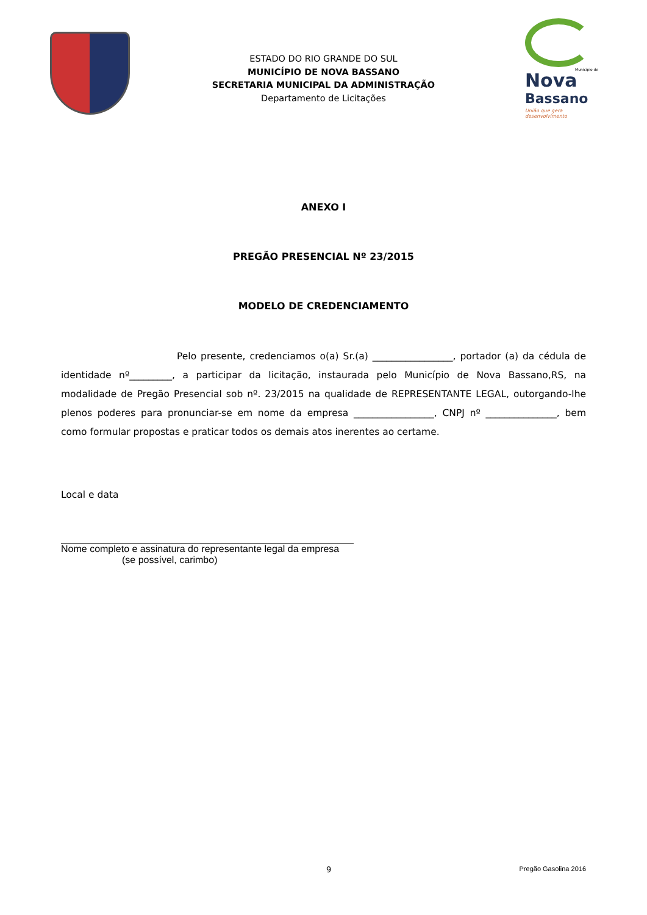ESTADO DO RIO GRANDE DO SUL
MUNICÍPIO DE NOVA BASSANO
SECRETARIA MUNICIPAL DA ADMINISTRAÇÃO
Departamento de Licitações
Município de
Nova
Bassano
União que gera desenvolvimento
ANEXO I
PREGÃO PRESENCIAL Nº 23/2015
MODELO DE CREDENCIAMENTO
Pelo presente, credenciamos o(a) Sr.(a) _________________, portador (a) da cédula de identidade nº_________, a participar da licitação, instaurada pelo Município de Nova Bassano,RS, na modalidade de Pregão Presencial sob nº. 23/2015 na qualidade de REPRESENTANTE LEGAL, outorgando-lhe plenos poderes para pronunciar-se em nome da empresa _________________, CNPJ nº _______________, bem como formular propostas e praticar todos os demais atos inerentes ao certame.
Local e data
Nome completo e assinatura do representante legal da empresa
(se possível, carimbo)
9 Pregão Gasolina 2016